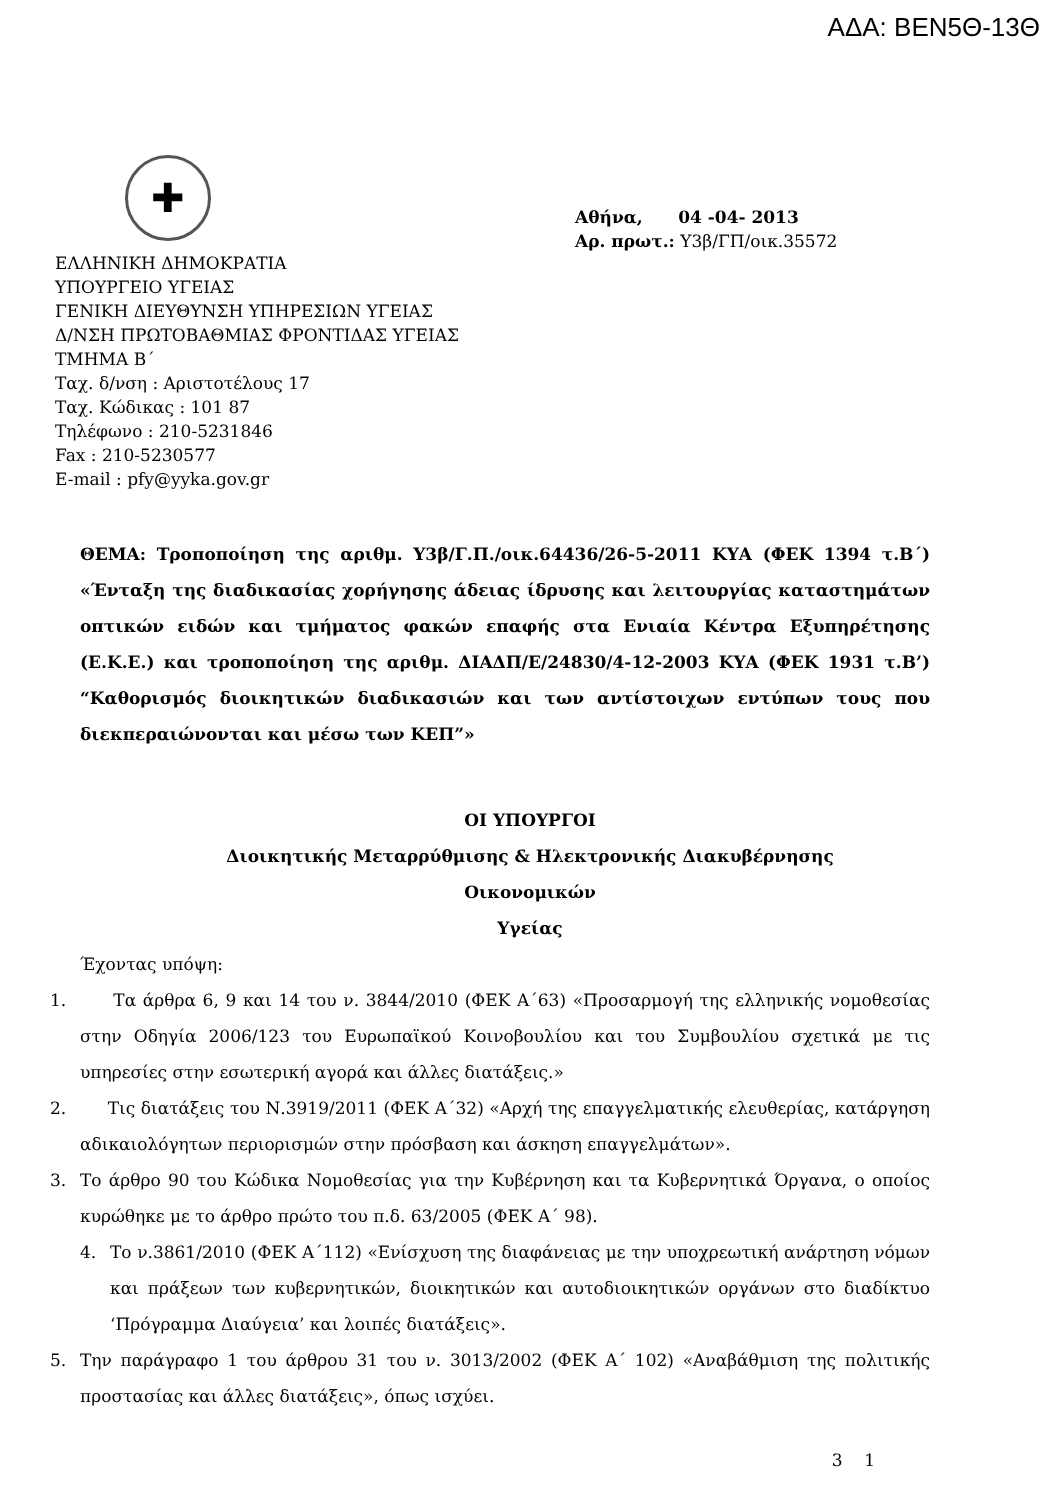ΑΔΑ: ΒΕΝ5Θ-13Θ
✚
ΕΛΛΗΝΙΚΗ ΔΗΜΟΚΡΑΤΙΑ
ΥΠΟΥΡΓΕΙΟ ΥΓΕΙΑΣ
ΓΕΝΙΚΗ ΔΙΕΥΘΥΝΣΗ ΥΠΗΡΕΣΙΩΝ ΥΓΕΙΑΣ
Δ/ΝΣΗ ΠΡΩΤΟΒΑΘΜΙΑΣ ΦΡΟΝΤΙΔΑΣ ΥΓΕΙΑΣ
ΤΜΗΜΑ Β΄
Ταχ. δ/νση : Αριστοτέλους 17
Ταχ. Κώδικας : 101 87
Τηλέφωνο : 210-5231846
Fax : 210-5230577
E-mail : pfy@yyka.gov.gr
Αθήνα, 04 -04- 2013
Αρ. πρωτ.: Υ3β/ΓΠ/οικ.35572
ΘΕΜΑ: Τροποποίηση της αριθμ. Υ3β/Γ.Π./οικ.64436/26-5-2011 ΚΥΑ (ΦΕΚ 1394 τ.Β΄) «Ένταξη της διαδικασίας χορήγησης άδειας ίδρυσης και λειτουργίας καταστημάτων οπτικών ειδών και τμήματος φακών επαφής στα Ενιαία Κέντρα Εξυπηρέτησης (Ε.Κ.Ε.) και τροποποίηση της αριθμ. ΔΙΑΔΠ/Ε/24830/4-12-2003 ΚΥΑ (ΦΕΚ 1931 τ.Β’) “Καθορισμός διοικητικών διαδικασιών και των αντίστοιχων εντύπων τους που διεκπεραιώνονται και μέσω των ΚΕΠ”»
ΟΙ ΥΠΟΥΡΓΟΙ
Διοικητικής Μεταρρύθμισης & Ηλεκτρονικής Διακυβέρνησης
Οικονομικών
Υγείας
Έχοντας υπόψη:
1. Τα άρθρα 6, 9 και 14 του ν. 3844/2010 (ΦΕΚ Α΄63) «Προσαρμογή της ελληνικής νομοθεσίας στην Οδηγία 2006/123 του Ευρωπαϊκού Κοινοβουλίου και του Συμβουλίου σχετικά με τις υπηρεσίες στην εσωτερική αγορά και άλλες διατάξεις.»
2. Τις διατάξεις του Ν.3919/2011 (ΦΕΚ Α΄32) «Αρχή της επαγγελματικής ελευθερίας, κατάργηση αδικαιολόγητων περιορισμών στην πρόσβαση και άσκηση επαγγελμάτων».
3. Το άρθρο 90 του Κώδικα Νομοθεσίας για την Κυβέρνηση και τα Κυβερνητικά Όργανα, ο οποίος κυρώθηκε με το άρθρο πρώτο του π.δ. 63/2005 (ΦΕΚ Α΄ 98).
4. Το ν.3861/2010 (ΦΕΚ Α΄112) «Ενίσχυση της διαφάνειας με την υποχρεωτική ανάρτηση νόμων και πράξεων των κυβερνητικών, διοικητικών και αυτοδιοικητικών οργάνων στο διαδίκτυο ‘Πρόγραμμα Διαύγεια’ και λοιπές διατάξεις».
5. Την παράγραφο 1 του άρθρου 31 του ν. 3013/2002 (ΦΕΚ Α΄ 102) «Αναβάθμιση της πολιτικής προστασίας και άλλες διατάξεις», όπως ισχύει.
3 1